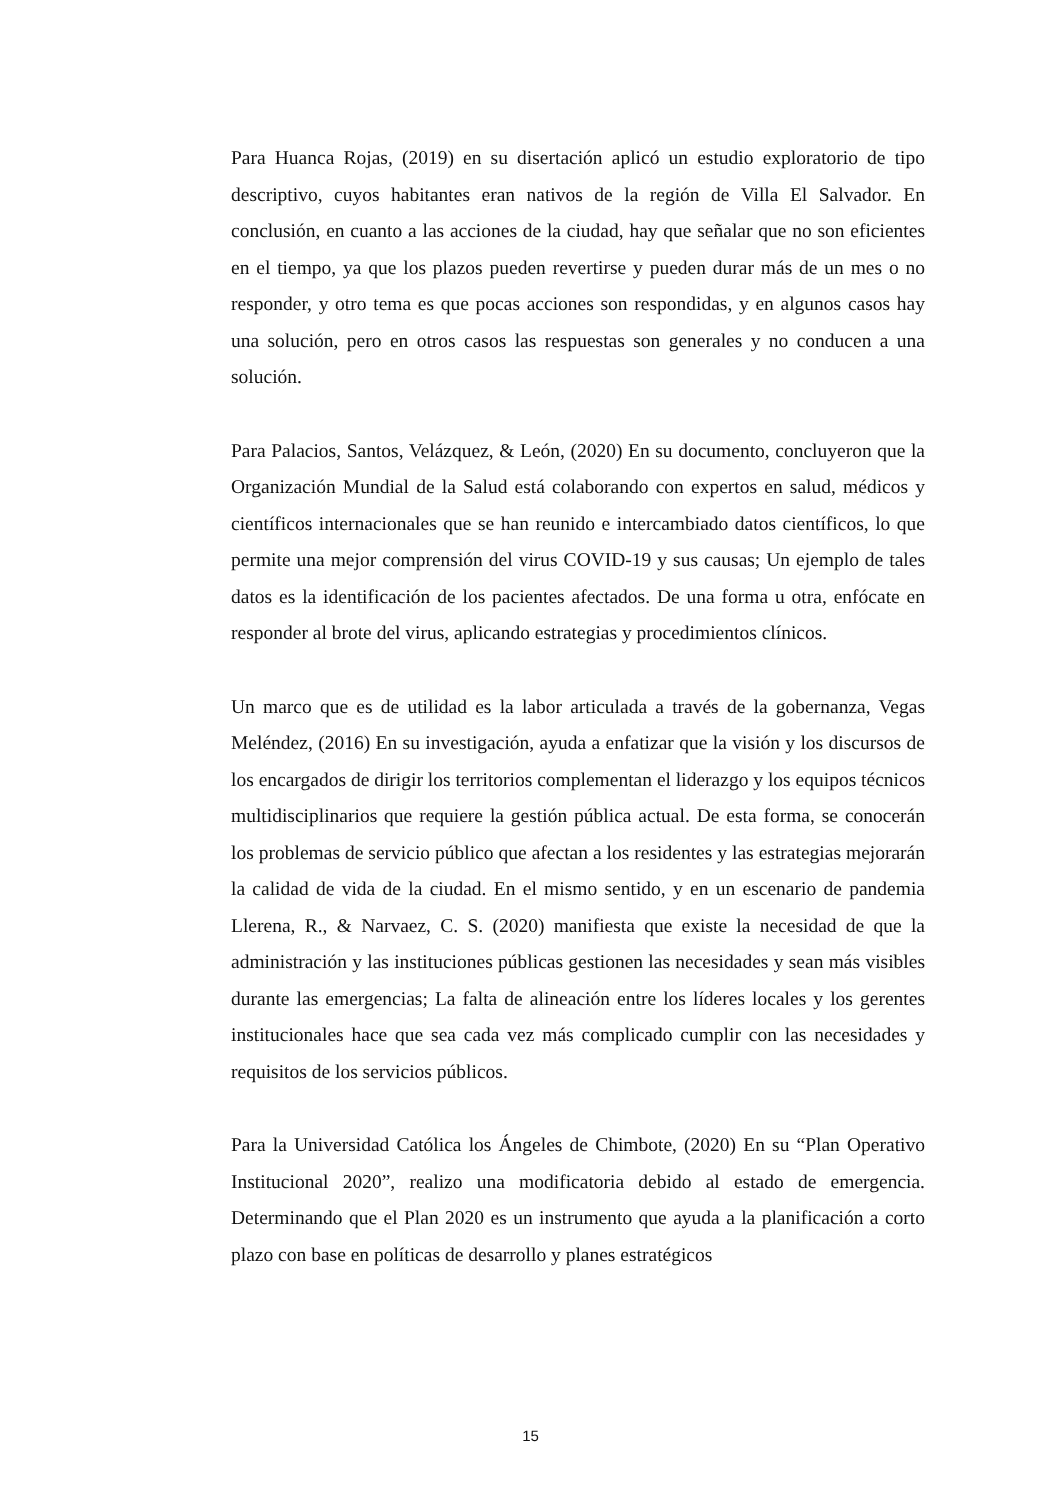Para Huanca Rojas, (2019) en su disertación aplicó un estudio exploratorio de tipo descriptivo, cuyos habitantes eran nativos de la región de Villa El Salvador. En conclusión, en cuanto a las acciones de la ciudad, hay que señalar que no son eficientes en el tiempo, ya que los plazos pueden revertirse y pueden durar más de un mes o no responder, y otro tema es que pocas acciones son respondidas, y en algunos casos hay una solución, pero en otros casos las respuestas son generales y no conducen a una solución.
Para Palacios, Santos, Velázquez, & León, (2020) En su documento, concluyeron que la Organización Mundial de la Salud está colaborando con expertos en salud, médicos y científicos internacionales que se han reunido e intercambiado datos científicos, lo que permite una mejor comprensión del virus COVID-19 y sus causas; Un ejemplo de tales datos es la identificación de los pacientes afectados. De una forma u otra, enfócate en responder al brote del virus, aplicando estrategias y procedimientos clínicos.
Un marco que es de utilidad es la labor articulada a través de la gobernanza, Vegas Meléndez, (2016) En su investigación, ayuda a enfatizar que la visión y los discursos de los encargados de dirigir los territorios complementan el liderazgo y los equipos técnicos multidisciplinarios que requiere la gestión pública actual. De esta forma, se conocerán los problemas de servicio público que afectan a los residentes y las estrategias mejorarán la calidad de vida de la ciudad. En el mismo sentido, y en un escenario de pandemia Llerena, R., & Narvaez, C. S. (2020) manifiesta que existe la necesidad de que la administración y las instituciones públicas gestionen las necesidades y sean más visibles durante las emergencias; La falta de alineación entre los líderes locales y los gerentes institucionales hace que sea cada vez más complicado cumplir con las necesidades y requisitos de los servicios públicos.
Para la Universidad Católica los Ángeles de Chimbote, (2020) En su “Plan Operativo Institucional 2020”, realizo una modificatoria debido al estado de emergencia. Determinando que el Plan 2020 es un instrumento que ayuda a la planificación a corto plazo con base en políticas de desarrollo y planes estratégicos
15